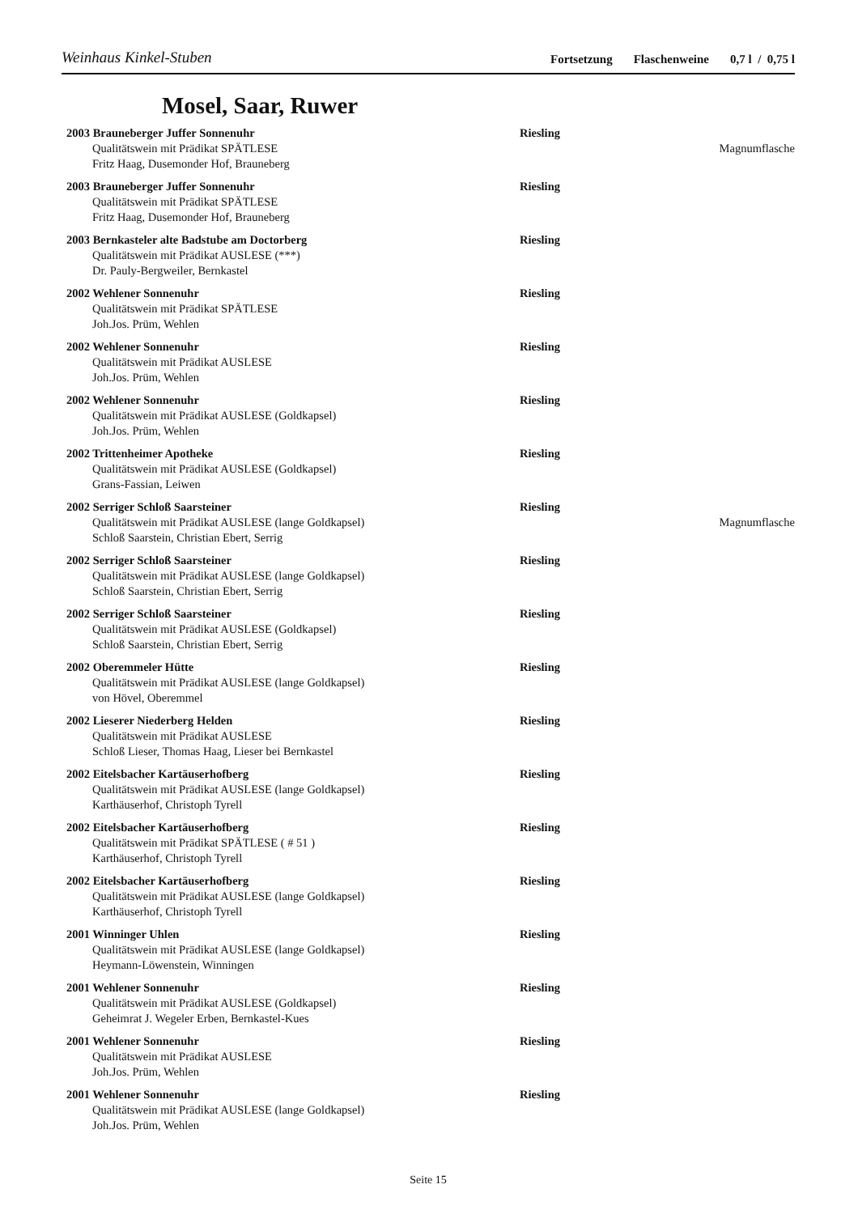Weinhaus Kinkel-Stuben
Fortsetzung Flaschenweine 0,7 l / 0,75 l
Mosel, Saar, Ruwer
2003 Brauneberger Juffer Sonnenuhr Riesling
Qualitätswein mit Prädikat SPÄTLESE
Magnumflasche
Fritz Haag, Dusemonder Hof, Brauneberg
2003 Brauneberger Juffer Sonnenuhr Riesling
Qualitätswein mit Prädikat SPÄTLESE
Fritz Haag, Dusemonder Hof, Brauneberg
2003 Bernkasteler alte Badstube am Doctorberg Riesling
Qualitätswein mit Prädikat AUSLESE (***)
Dr. Pauly-Bergweiler, Bernkastel
2002 Wehlener Sonnenuhr Riesling
Qualitätswein mit Prädikat SPÄTLESE
Joh.Jos. Prüm, Wehlen
2002 Wehlener Sonnenuhr Riesling
Qualitätswein mit Prädikat AUSLESE
Joh.Jos. Prüm, Wehlen
2002 Wehlener Sonnenuhr Riesling
Qualitätswein mit Prädikat AUSLESE (Goldkapsel)
Joh.Jos. Prüm, Wehlen
2002 Trittenheimer Apotheke Riesling
Qualitätswein mit Prädikat AUSLESE (Goldkapsel)
Grans-Fassian, Leiwen
2002 Serriger Schloß Saarsteiner Riesling
Qualitätswein mit Prädikat AUSLESE (lange Goldkapsel)
Magnumflasche
Schloß Saarstein, Christian Ebert, Serrig
2002 Serriger Schloß Saarsteiner Riesling
Qualitätswein mit Prädikat AUSLESE (lange Goldkapsel)
Schloß Saarstein, Christian Ebert, Serrig
2002 Serriger Schloß Saarsteiner Riesling
Qualitätswein mit Prädikat AUSLESE (Goldkapsel)
Schloß Saarstein, Christian Ebert, Serrig
2002 Oberemmeler Hütte Riesling
Qualitätswein mit Prädikat AUSLESE (lange Goldkapsel)
von Hövel, Oberemmel
2002 Lieserer Niederberg Helden Riesling
Qualitätswein mit Prädikat AUSLESE
Schloß Lieser, Thomas Haag, Lieser bei Bernkastel
2002 Eitelsbacher Kartäuserhofberg Riesling
Qualitätswein mit Prädikat AUSLESE (lange Goldkapsel)
Karthäuserhof, Christoph Tyrell
2002 Eitelsbacher Kartäuserhofberg Riesling
Qualitätswein mit Prädikat SPÄTLESE ( # 51 )
Karthäuserhof, Christoph Tyrell
2002 Eitelsbacher Kartäuserhofberg Riesling
Qualitätswein mit Prädikat AUSLESE (lange Goldkapsel)
Karthäuserhof, Christoph Tyrell
2001 Winninger Uhlen Riesling
Qualitätswein mit Prädikat AUSLESE (lange Goldkapsel)
Heymann-Löwenstein, Winningen
2001 Wehlener Sonnenuhr Riesling
Qualitätswein mit Prädikat AUSLESE (Goldkapsel)
Geheimrat J. Wegeler Erben, Bernkastel-Kues
2001 Wehlener Sonnenuhr Riesling
Qualitätswein mit Prädikat AUSLESE
Joh.Jos. Prüm, Wehlen
2001 Wehlener Sonnenuhr Riesling
Qualitätswein mit Prädikat AUSLESE (lange Goldkapsel)
Joh.Jos. Prüm, Wehlen
Seite 15